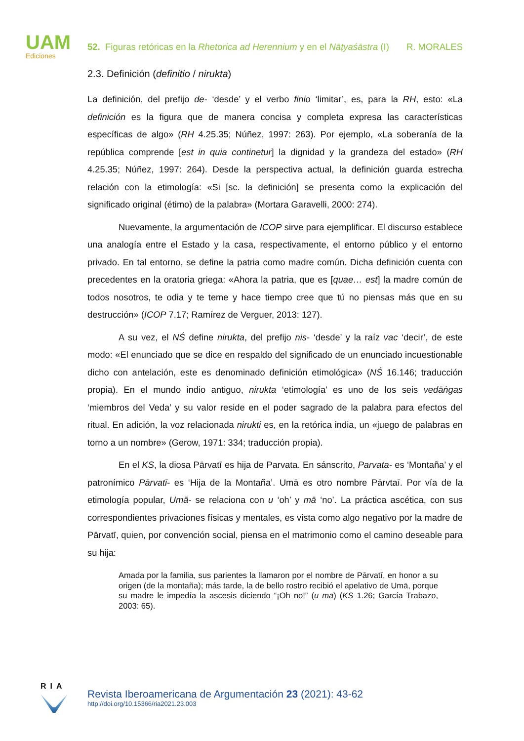UAM
Ediciones
52. Figuras retóricas en la Rhetorica ad Herennium y en el Nāṭyaśāstra (I) R. MORALES
2.3. Definición (definitio / nirukta)
La definición, del prefijo de- ‘desde’ y el verbo finio ‘limitar’, es, para la RH, esto: «La definición es la figura que de manera concisa y completa expresa las características específicas de algo» (RH 4.25.35; Núñez, 1997: 263). Por ejemplo, «La soberanía de la república comprende [est in quia continetur] la dignidad y la grandeza del estado» (RH 4.25.35; Núñez, 1997: 264). Desde la perspectiva actual, la definición guarda estrecha relación con la etimología: «Si [sc. la definición] se presenta como la explicación del significado original (étimo) de la palabra» (Mortara Garavelli, 2000: 274).
Nuevamente, la argumentación de ICOP sirve para ejemplificar. El discurso establece una analogía entre el Estado y la casa, respectivamente, el entorno público y el entorno privado. En tal entorno, se define la patria como madre común. Dicha definición cuenta con precedentes en la oratoria griega: «Ahora la patria, que es [quae… est] la madre común de todos nosotros, te odia y te teme y hace tiempo cree que tú no piensas más que en su destrucción» (ICOP 7.17; Ramírez de Verguer, 2013: 127).
A su vez, el NŚ define nirukta, del prefijo nis- ‘desde’ y la raíz vac ‘decir’, de este modo: «El enunciado que se dice en respaldo del significado de un enunciado incuestionable dicho con antelación, este es denominado definición etimológica» (NŚ 16.146; traducción propia). En el mundo indio antiguo, nirukta ‘etimología’ es uno de los seis vedāṅgas ‘miembros del Veda’ y su valor reside en el poder sagrado de la palabra para efectos del ritual. En adición, la voz relacionada nirukti es, en la retórica india, un «juego de palabras en torno a un nombre» (Gerow, 1971: 334; traducción propia).
En el KS, la diosa Pārvatī es hija de Parvata. En sánscrito, Parvata- es ‘Montaña’ y el patronímico Pārvatī- es ‘Hija de la Montaña’. Umā es otro nombre Pārvtaī. Por vía de la etimología popular, Umā- se relaciona con u ‘oh’ y mā ‘no’. La práctica ascética, con sus correspondientes privaciones físicas y mentales, es vista como algo negativo por la madre de Pārvatī, quien, por convención social, piensa en el matrimonio como el camino deseable para su hija:
Amada por la familia, sus parientes la llamaron por el nombre de Pārvatī, en honor a su origen (de la montaña); más tarde, la de bello rostro recibió el apelativo de Umā, porque su madre le impedía la ascesis diciendo “¡Oh no!” (u mā) (KS 1.26; García Trabazo, 2003: 65).
RIA
Revista Iberoamericana de Argumentación 23 (2021): 43-62
http://doi.org/10.15366/ria2021.23.003